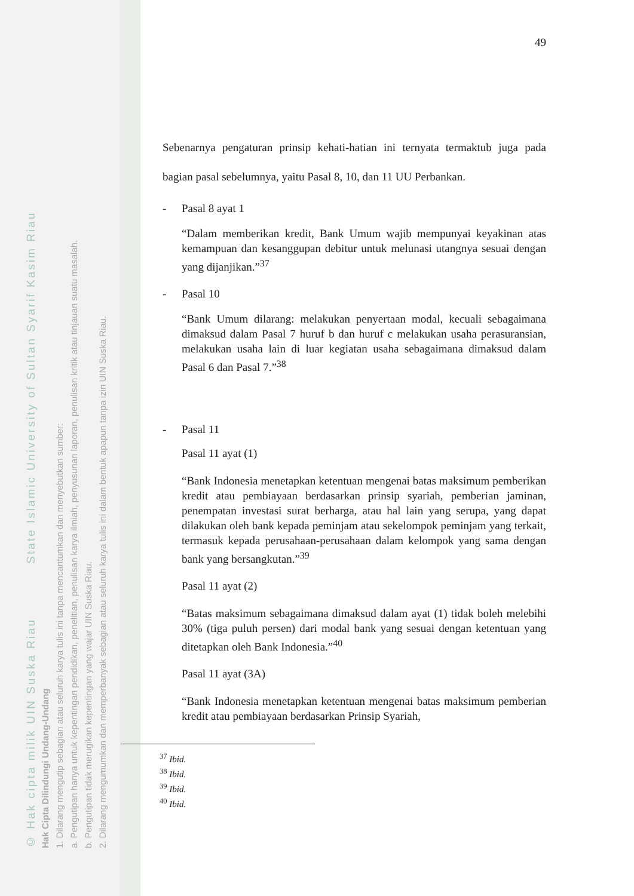© Hak cipta milik UIN Suska Riau State Islamic University of Sultan Syarif Kasim Riau
Hak Cipta Dilindungi Undang-Undang
1. Dilarang mengutip sebagian atau seluruh karya tulis ini tanpa mencantumkan dan menyebutkan sumber:
a. Pengutipan hanya untuk kepentingan pendidikan, penelitian, penulisan karya ilmiah, penyusunan laporan, penulisan kritik atau tinjauan suatu masalah.
b. Pengutipan tidak merugikan kepentingan yang wajar UIN Suska Riau.
2. Dilarang mengumumkan dan memperbanyak sebagian atau seluruh karya tulis ini dalam bentuk apapun tanpa izin UIN Suska Riau.
49
Sebenarnya pengaturan prinsip kehati-hatian ini ternyata termaktub juga pada bagian pasal sebelumnya, yaitu Pasal 8, 10, dan 11 UU Perbankan.
- Pasal 8 ayat 1
“Dalam memberikan kredit, Bank Umum wajib mempunyai keyakinan atas kemampuan dan kesanggupan debitur untuk melunasi utangnya sesuai dengan yang dijanjikan.”<sup>37</sup>
- Pasal 10
“Bank Umum dilarang: melakukan penyertaan modal, kecuali sebagaimana dimaksud dalam Pasal 7 huruf b dan huruf c melakukan usaha perasuransian, melakukan usaha lain di luar kegiatan usaha sebagaimana dimaksud dalam Pasal 6 dan Pasal 7.”<sup>38</sup>
- Pasal 11
Pasal 11 ayat (1)
“Bank Indonesia menetapkan ketentuan mengenai batas maksimum pemberikan kredit atau pembiayaan berdasarkan prinsip syariah, pemberian jaminan, penempatan investasi surat berharga, atau hal lain yang serupa, yang dapat dilakukan oleh bank kepada peminjam atau sekelompok peminjam yang terkait, termasuk kepada perusahaan-perusahaan dalam kelompok yang sama dengan bank yang bersangkutan.”<sup>39</sup>
Pasal 11 ayat (2)
“Batas maksimum sebagaimana dimaksud dalam ayat (1) tidak boleh melebihi 30% (tiga puluh persen) dari modal bank yang sesuai dengan ketentuan yang ditetapkan oleh Bank Indonesia.”<sup>40</sup>
Pasal 11 ayat (3A)
“Bank Indonesia menetapkan ketentuan mengenai batas maksimum pemberian kredit atau pembiayaan berdasarkan Prinsip Syariah,
<sup>37</sup> Ibid.
<sup>38</sup> Ibid.
<sup>39</sup> Ibid.
<sup>40</sup> Ibid.